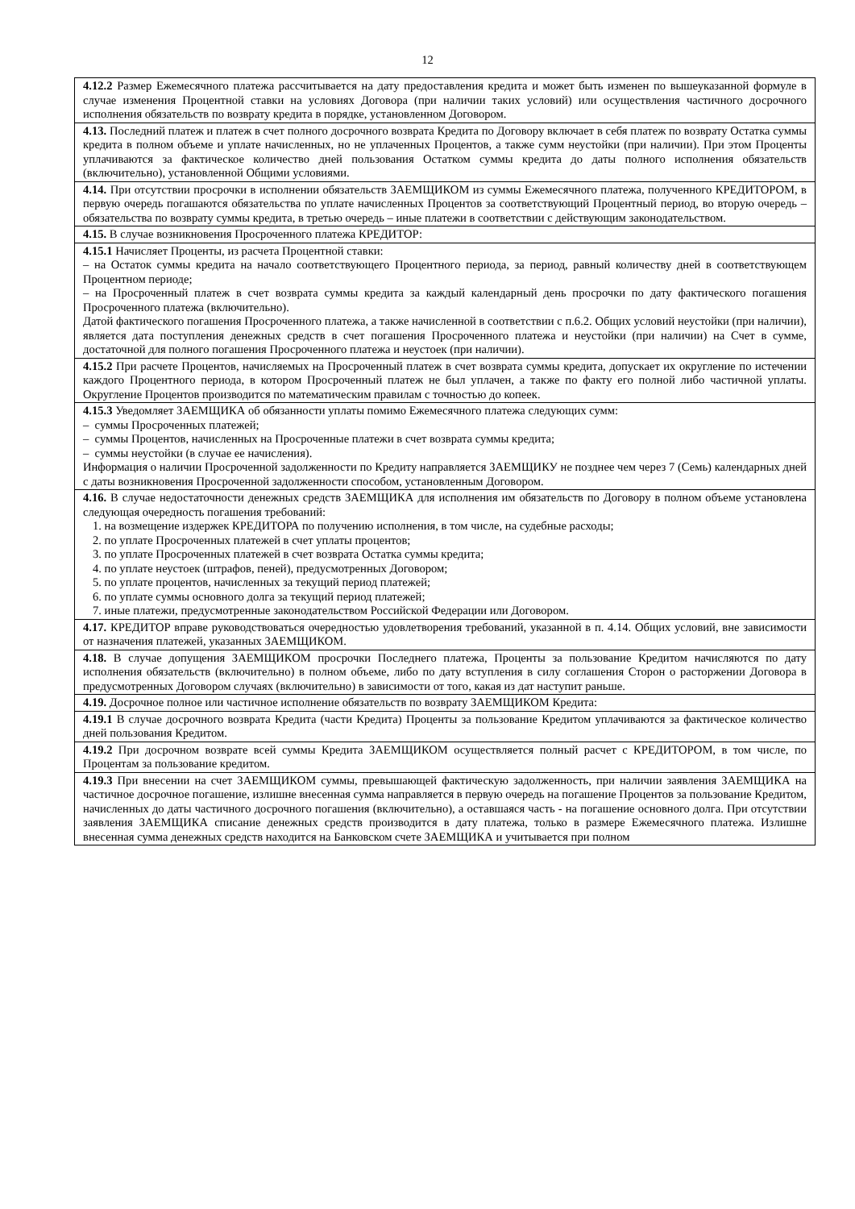12
| 4.12.2 Размер Ежемесячного платежа рассчитывается на дату предоставления кредита и может быть изменен по вышеуказанной формуле в случае изменения Процентной ставки на условиях Договора (при наличии таких условий) или осуществления частичного досрочного исполнения обязательств по возврату кредита в порядке, установленном Договором. |
| 4.13. Последний платеж и платеж в счет полного досрочного возврата Кредита по Договору включает в себя платеж по возврату Остатка суммы кредита в полном объеме и уплате начисленных, но не уплаченных Процентов, а также сумм неустойки (при наличии). При этом Проценты уплачиваются за фактическое количество дней пользования Остатком суммы кредита до даты полного исполнения обязательств (включительно), установленной Общими условиями. |
| 4.14. При отсутствии просрочки в исполнении обязательств ЗАЕМЩИКОМ из суммы Ежемесячного платежа, полученного КРЕДИТОРОМ, в первую очередь погашаются обязательства по уплате начисленных Процентов за соответствующий Процентный период, во вторую очередь – обязательства по возврату суммы кредита, в третью очередь – иные платежи в соответствии с действующим законодательством. |
| 4.15. В случае возникновения Просроченного платежа КРЕДИТОР: |
| 4.15.1 Начисляет Проценты, из расчета Процентной ставки: – на Остаток суммы кредита на начало соответствующего Процентного периода, за период, равный количеству дней в соответствующем Процентном периоде; – на Просроченный платеж в счет возврата суммы кредита за каждый календарный день просрочки по дату фактического погашения Просроченного платежа (включительно). Датой фактического погашения Просроченного платежа, а также начисленной в соответствии с п.6.2. Общих условий неустойки (при наличии), является дата поступления денежных средств в счет погашения Просроченного платежа и неустойки (при наличии) на Счет в сумме, достаточной для полного погашения Просроченного платежа и неустоек (при наличии). |
| 4.15.2 При расчете Процентов, начисляемых на Просроченный платеж в счет возврата суммы кредита, допускает их округление по истечении каждого Процентного периода, в котором Просроченный платеж не был уплачен, а также по факту его полной либо частичной уплаты. Округление Процентов производится по математическим правилам с точностью до копеек. |
| 4.15.3 Уведомляет ЗАЕМЩИКА об обязанности уплаты помимо Ежемесячного платежа следующих сумм: – суммы Просроченных платежей; – суммы Процентов, начисленных на Просроченные платежи в счет возврата суммы кредита; – суммы неустойки (в случае ее начисления). Информация о наличии Просроченной задолженности по Кредиту направляется ЗАЕМЩИКУ не позднее чем через 7 (Семь) календарных дней с даты возникновения Просроченной задолженности способом, установленным Договором. |
| 4.16. В случае недостаточности денежных средств ЗАЕМЩИКА для исполнения им обязательств по Договору в полном объеме установлена следующая очередность погашения требований: 1. на возмещение издержек КРЕДИТОРА по получению исполнения, в том числе, на судебные расходы; 2. по уплате Просроченных платежей в счет уплаты процентов; 3. по уплате Просроченных платежей в счет возврата Остатка суммы кредита; 4. по уплате неустоек (штрафов, пеней), предусмотренных Договором; 5. по уплате процентов, начисленных за текущий период платежей; 6. по уплате суммы основного долга за текущий период платежей; 7. иные платежи, предусмотренные законодательством Российской Федерации или Договором. |
| 4.17. КРЕДИТОР вправе руководствоваться очередностью удовлетворения требований, указанной в п. 4.14. Общих условий, вне зависимости от назначения платежей, указанных ЗАЕМЩИКОМ. |
| 4.18. В случае допущения ЗАЕМЩИКОМ просрочки Последнего платежа, Проценты за пользование Кредитом начисляются по дату исполнения обязательств (включительно) в полном объеме, либо по дату вступления в силу соглашения Сторон о расторжении Договора в предусмотренных Договором случаях (включительно) в зависимости от того, какая из дат наступит раньше. |
| 4.19. Досрочное полное или частичное исполнение обязательств по возврату ЗАЕМЩИКОМ Кредита: |
| 4.19.1 В случае досрочного возврата Кредита (части Кредита) Проценты за пользование Кредитом уплачиваются за фактическое количество дней пользования Кредитом. |
| 4.19.2 При досрочном возврате всей суммы Кредита ЗАЕМЩИКОМ осуществляется полный расчет с КРЕДИТОРОМ, в том числе, по Процентам за пользование кредитом. |
| 4.19.3 При внесении на счет ЗАЕМЩИКОМ суммы, превышающей фактическую задолженность, при наличии заявления ЗАЕМЩИКА на частичное досрочное погашение, излишне внесенная сумма направляется в первую очередь на погашение Процентов за пользование Кредитом, начисленных до даты частичного досрочного погашения (включительно), а оставшаяся часть - на погашение основного долга. При отсутствии заявления ЗАЕМЩИКА списание денежных средств производится в дату платежа, только в размере Ежемесячного платежа. Излишне внесенная сумма денежных средств находится на Банковском счете ЗАЕМЩИКА и учитывается при полном |